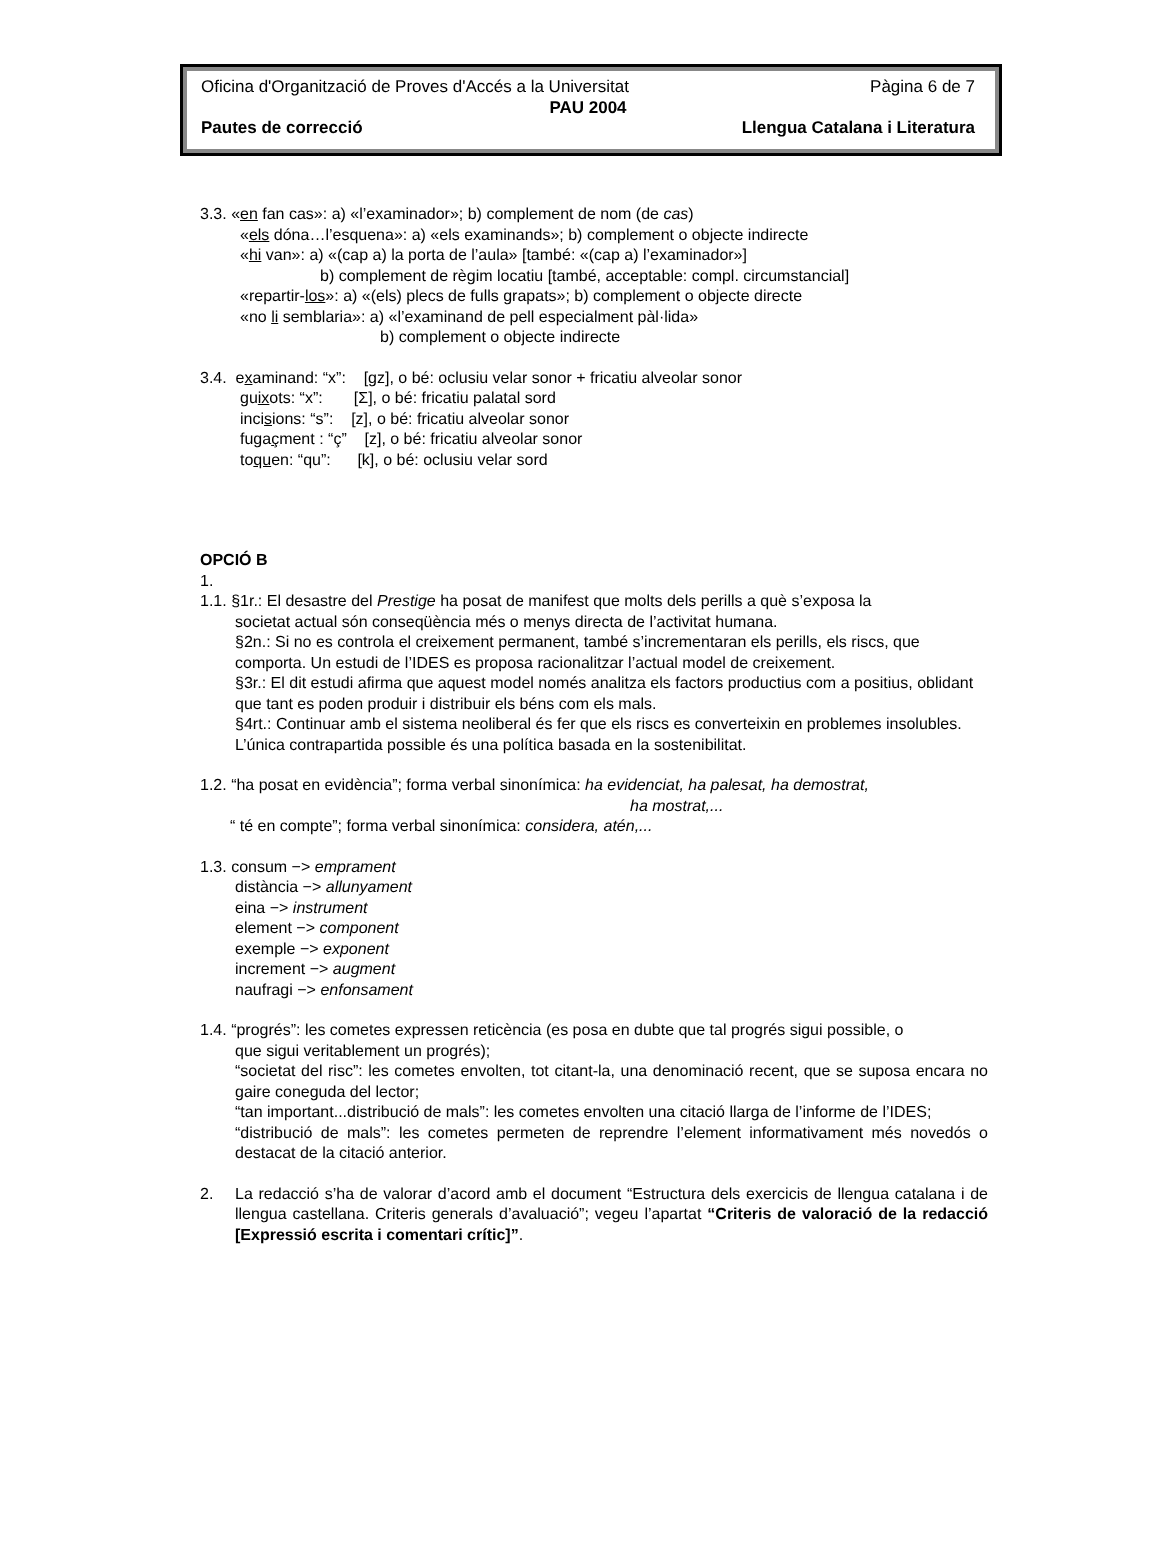Oficina d'Organització de Proves d'Accés a la Universitat Pàgina 6 de 7
PAU 2004
Pautes de correcció Llengua Catalana i Literatura
3.3. «en fan cas»: a) «l’examinador»; b) complement de nom (de cas)
«els dóna…l’esquena»: a) «els examinands»; b) complement o objecte indirecte
«hi van»: a) «(cap a) la porta de l’aula» [també: «(cap a) l’examinador»]
b) complement de règim locatiu [també, acceptable: compl. circumstancial]
«repartir-los»: a) «(els) plecs de fulls grapats»; b) complement o objecte directe
«no li semblaria»: a) «l’examinand de pell especialment pàl·lida»
b) complement o objecte indirecte
3.4. examinand: “x”: [gz], o bé: oclusiu velar sonor + fricatiu alveolar sonor
guixots: “x”: [Σ], o bé: fricatiu palatal sord
incisions: “s”: [z], o bé: fricatiu alveolar sonor
fugaçment : “ç” [z], o bé: fricatiu alveolar sonor
toquen: “qu”: [k], o bé: oclusiu velar sord
OPCIÓ B
1.
1.1. §1r.: El desastre del Prestige ha posat de manifest que molts dels perills a què s’exposa la
societat actual són conseqüència més o menys directa de l’activitat humana.
§2n.: Si no es controla el creixement permanent, també s’incrementaran els perills, els riscs, que comporta. Un estudi de l’IDES es proposa racionalitzar l’actual model de creixement.
§3r.: El dit estudi afirma que aquest model només analitza els factors productius com a positius, oblidant que tant es poden produir i distribuir els béns com els mals.
§4rt.: Continuar amb el sistema neoliberal és fer que els riscs es converteixin en problemes insolubles. L’única contrapartida possible és una política basada en la sostenibilitat.
1.2. “ha posat en evidència”; forma verbal sinonímica: ha evidenciat, ha palesat, ha demostrat,
ha mostrat,...
“ té en compte”; forma verbal sinonímica: considera, atén,...
1.3. consum −> emprament
distància −> allunyament
eina −> instrument
element −> component
exemple −> exponent
increment −> augment
naufragi −> enfonsament
1.4. “progrés”: les cometes expressen reticència (es posa en dubte que tal progrés sigui possible, o
que sigui veritablement un progrés);
“societat del risc”: les cometes envolten, tot citant-la, una denominació recent, que se suposa encara no gaire coneguda del lector;
“tan important...distribució de mals”: les cometes envolten una citació llarga de l’informe de l’IDES;
“distribució de mals”: les cometes permeten de reprendre l’element informativament més novedós o destacat de la citació anterior.
2. La redacció s’ha de valorar d’acord amb el document “Estructura dels exercicis de llengua catalana i de llengua castellana. Criteris generals d’avaluació”; vegeu l’apartat “Criteris de valoració de la redacció [Expressió escrita i comentari crític]”.